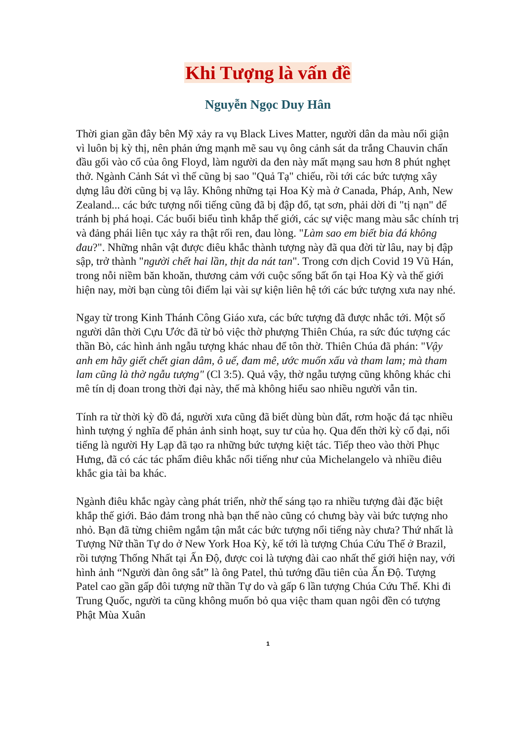Khi Tượng là vấn đề
Nguyễn Ngọc Duy Hân
Thời gian gần đây bên Mỹ xảy ra vụ Black Lives Matter, người dân da màu nổi giận vì luôn bị kỳ thị, nên phản ứng mạnh mẽ sau vụ ông cảnh sát da trắng Chauvin chấn đầu gối vào cổ của ông Floyd, làm người da đen này mất mạng sau hơn 8 phút nghẹt thở. Ngành Cảnh Sát vì thế cũng bị sao "Quả Tạ" chiếu, rồi tới các bức tượng xây dựng lâu đời cũng bị vạ lây. Không những tại Hoa Kỳ mà ở Canada, Pháp, Anh, New Zealand... các bức tượng nổi tiếng cũng đã bị đập đổ, tạt sơn, phải dời đi "tị nạn" để tránh bị phá hoại. Các buổi biểu tình khắp thế giới, các sự việc mang màu sắc chính trị và đảng phái liên tục xảy ra thật rối ren, đau lòng. "Làm sao em biết bia đá không đau?". Những nhân vật được điêu khắc thành tượng này đã qua đời từ lâu, nay bị đập sập, trở thành "người chết hai lần, thịt da nát tan". Trong cơn dịch Covid 19 Vũ Hán, trong nỗi niềm băn khoăn, thương cảm với cuộc sống bất ổn tại Hoa Kỳ và thế giới hiện nay, mời bạn cùng tôi điểm lại vài sự kiện liên hệ tới các bức tượng xưa nay nhé.
Ngay từ trong Kinh Thánh Công Giáo xưa, các bức tượng đã được nhắc tới. Một số người dân thời Cựu Ước đã từ bỏ việc thờ phượng Thiên Chúa, ra sức đúc tượng các thần Bò, các hình ảnh ngẫu tượng khác nhau để tôn thờ. Thiên Chúa đã phán: "Vậy anh em hãy giết chết gian dâm, ô uế, đam mê, ước muốn xấu và tham lam; mà tham lam cũng là thờ ngẫu tượng" (Cl 3:5). Quả vậy, thờ ngẫu tượng cũng không khác chi mê tín dị đoan trong thời đại này, thế mà không hiểu sao nhiều người vẫn tin.
Tính ra từ thời kỳ đồ đá, người xưa cũng đã biết dùng bùn đất, rơm hoặc đá tạc nhiều hình tượng ý nghĩa để phản ảnh sinh hoạt, suy tư của họ. Qua đến thời kỳ cổ đại, nổi tiếng là người Hy Lạp đã tạo ra những bức tượng kiệt tác. Tiếp theo vào thời Phục Hưng, đã có các tác phẩm điêu khắc nổi tiếng như của Michelangelo và nhiều điêu khắc gia tài ba khác.
Ngành điêu khắc ngày càng phát triển, nhờ thế sáng tạo ra nhiều tượng đài đặc biệt khắp thế giới. Bảo đảm trong nhà bạn thế nào cũng có chưng bày vài bức tượng nho nhỏ. Bạn đã từng chiêm ngắm tận mắt các bức tượng nổi tiếng này chưa? Thứ nhất là Tượng Nữ thần Tự do ở New York Hoa Kỳ, kế tới là tượng Chúa Cứu Thế ở Brazil, rồi tượng Thống Nhất tại Ấn Độ, được coi là tượng đài cao nhất thế giới hiện nay, với hình ảnh “Người đàn ông sắt” là ông Patel, thủ tướng đầu tiên của Ấn Độ. Tượng Patel cao gần gấp đôi tượng nữ thần Tự do và gấp 6 lần tượng Chúa Cứu Thế. Khi đi Trung Quốc, người ta cũng không muốn bỏ qua việc tham quan ngôi đền có tượng Phật Mùa Xuân
1